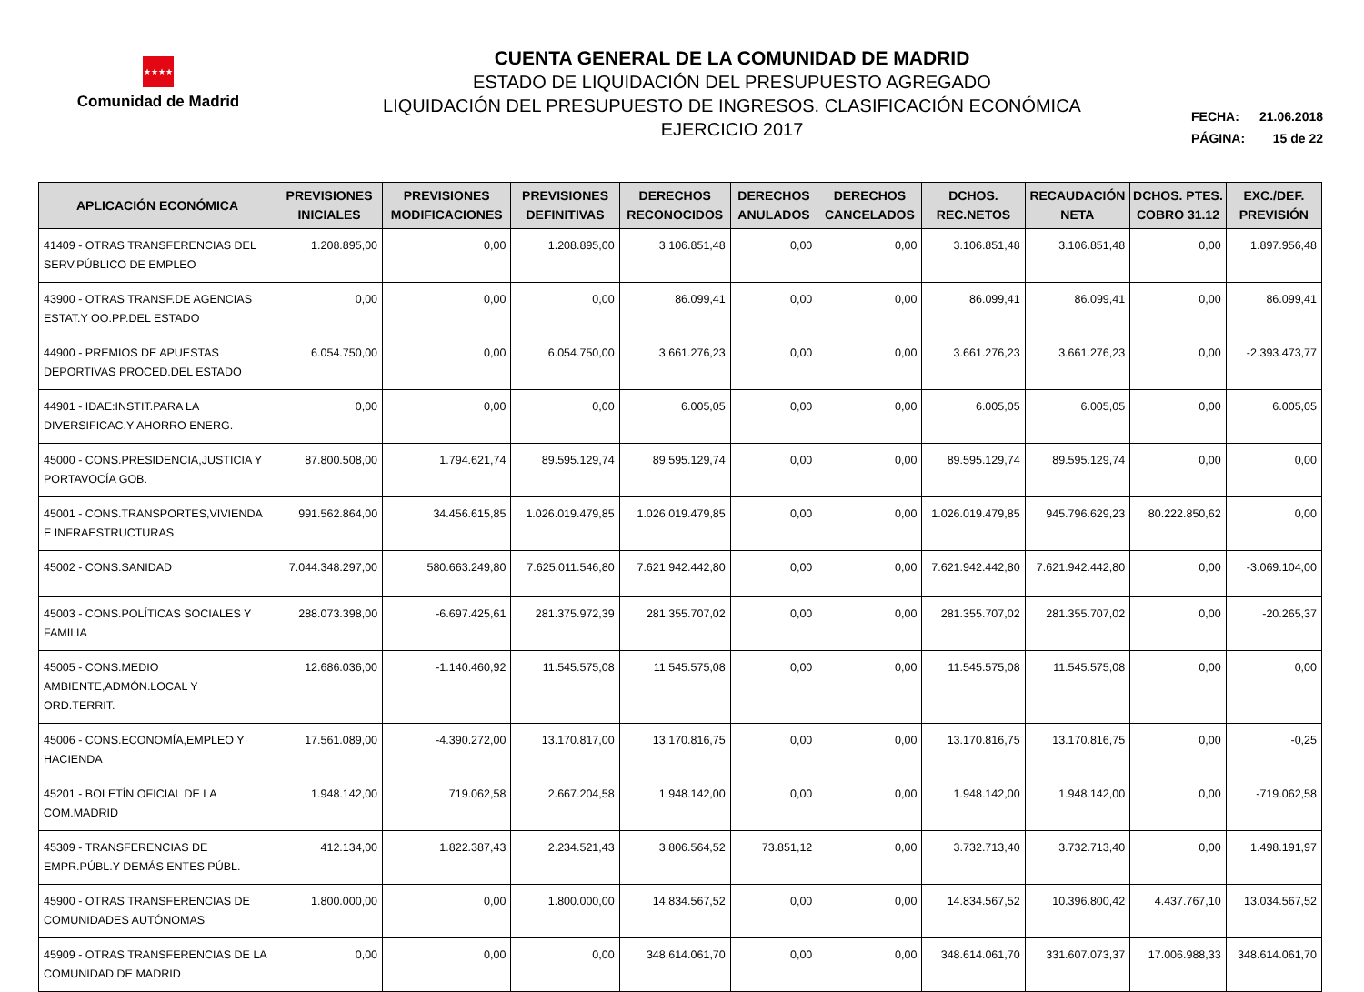★★★★
Comunidad de Madrid
CUENTA GENERAL DE LA COMUNIDAD DE MADRID
ESTADO DE LIQUIDACIÓN DEL PRESUPUESTO AGREGADO
LIQUIDACIÓN DEL PRESUPUESTO DE INGRESOS. CLASIFICACIÓN ECONÓMICA
EJERCICIO 2017
FECHA: 21.06.2018
PÁGINA: 15 de 22
| APLICACIÓN ECONÓMICA | PREVISIONES INICIALES | PREVISIONES MODIFICACIONES | PREVISIONES DEFINITIVAS | DERECHOS RECONOCIDOS | DERECHOS ANULADOS | DERECHOS CANCELADOS | DCHOS. REC.NETOS | RECAUDACIÓN NETA | DCHOS. PTES. COBRO 31.12 | EXC./DEF. PREVISIÓN |
| --- | --- | --- | --- | --- | --- | --- | --- | --- | --- | --- |
| 41409 - OTRAS TRANSFERENCIAS DEL SERV.PÚBLICO DE EMPLEO | 1.208.895,00 | 0,00 | 1.208.895,00 | 3.106.851,48 | 0,00 | 0,00 | 3.106.851,48 | 3.106.851,48 | 0,00 | 1.897.956,48 |
| 43900 - OTRAS TRANSF.DE AGENCIAS ESTAT.Y OO.PP.DEL ESTADO | 0,00 | 0,00 | 0,00 | 86.099,41 | 0,00 | 0,00 | 86.099,41 | 86.099,41 | 0,00 | 86.099,41 |
| 44900 - PREMIOS DE APUESTAS DEPORTIVAS PROCED.DEL ESTADO | 6.054.750,00 | 0,00 | 6.054.750,00 | 3.661.276,23 | 0,00 | 0,00 | 3.661.276,23 | 3.661.276,23 | 0,00 | -2.393.473,77 |
| 44901 - IDAE:INSTIT.PARA LA DIVERSIFICAC.Y AHORRO ENERG. | 0,00 | 0,00 | 0,00 | 6.005,05 | 0,00 | 0,00 | 6.005,05 | 6.005,05 | 0,00 | 6.005,05 |
| 45000 - CONS.PRESIDENCIA,JUSTICIA Y PORTAVOCÍA GOB. | 87.800.508,00 | 1.794.621,74 | 89.595.129,74 | 89.595.129,74 | 0,00 | 0,00 | 89.595.129,74 | 89.595.129,74 | 0,00 | 0,00 |
| 45001 - CONS.TRANSPORTES,VIVIENDA E INFRAESTRUCTURAS | 991.562.864,00 | 34.456.615,85 | 1.026.019.479,85 | 1.026.019.479,85 | 0,00 | 0,00 | 1.026.019.479,85 | 945.796.629,23 | 80.222.850,62 | 0,00 |
| 45002 - CONS.SANIDAD | 7.044.348.297,00 | 580.663.249,80 | 7.625.011.546,80 | 7.621.942.442,80 | 0,00 | 0,00 | 7.621.942.442,80 | 7.621.942.442,80 | 0,00 | -3.069.104,00 |
| 45003 - CONS.POLÍTICAS SOCIALES Y FAMILIA | 288.073.398,00 | -6.697.425,61 | 281.375.972,39 | 281.355.707,02 | 0,00 | 0,00 | 281.355.707,02 | 281.355.707,02 | 0,00 | -20.265,37 |
| 45005 - CONS.MEDIO AMBIENTE,ADMÓN.LOCAL Y ORD.TERRIT. | 12.686.036,00 | -1.140.460,92 | 11.545.575,08 | 11.545.575,08 | 0,00 | 0,00 | 11.545.575,08 | 11.545.575,08 | 0,00 | 0,00 |
| 45006 - CONS.ECONOMÍA,EMPLEO Y HACIENDA | 17.561.089,00 | -4.390.272,00 | 13.170.817,00 | 13.170.816,75 | 0,00 | 0,00 | 13.170.816,75 | 13.170.816,75 | 0,00 | -0,25 |
| 45201 - BOLETÍN OFICIAL DE LA COM.MADRID | 1.948.142,00 | 719.062,58 | 2.667.204,58 | 1.948.142,00 | 0,00 | 0,00 | 1.948.142,00 | 1.948.142,00 | 0,00 | -719.062,58 |
| 45309 - TRANSFERENCIAS DE EMPR.PÚBL.Y DEMÁS ENTES PÚBL. | 412.134,00 | 1.822.387,43 | 2.234.521,43 | 3.806.564,52 | 73.851,12 | 0,00 | 3.732.713,40 | 3.732.713,40 | 0,00 | 1.498.191,97 |
| 45900 - OTRAS TRANSFERENCIAS DE COMUNIDADES AUTÓNOMAS | 1.800.000,00 | 0,00 | 1.800.000,00 | 14.834.567,52 | 0,00 | 0,00 | 14.834.567,52 | 10.396.800,42 | 4.437.767,10 | 13.034.567,52 |
| 45909 - OTRAS TRANSFERENCIAS DE LA COMUNIDAD DE MADRID | 0,00 | 0,00 | 0,00 | 348.614.061,70 | 0,00 | 0,00 | 348.614.061,70 | 331.607.073,37 | 17.006.988,33 | 348.614.061,70 |